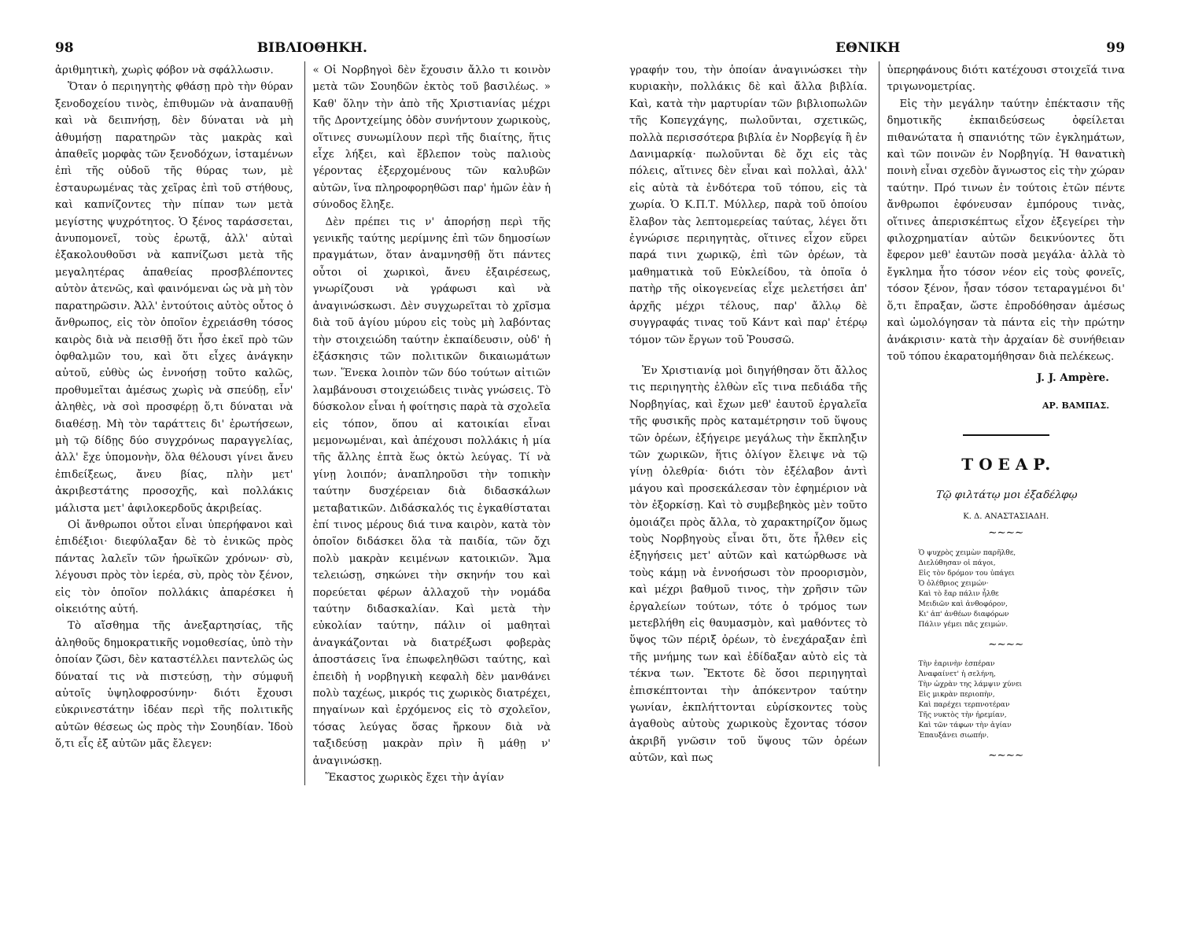98 ΒΙΒΛΙΟΘΗΚΗ.
ἀριθμητικὴ, χωρὶς φόβον νὰ σφάλλωσιν.
Ὅταν ὁ περιηγητὴς φθάσῃ πρὸ τὴν θύραν ξενοδοχείου τινὸς, ἐπιθυμῶν νὰ ἀναπαυθῇ καὶ νὰ δειπνήσῃ, δὲν δύναται νὰ μὴ ἀθυμήσῃ παρατηρῶν τὰς μακρὰς καὶ ἀπαθεῖς μορφὰς τῶν ξενοδόχων, ἱσταμένων ἐπὶ τῆς οὐδοῦ τῆς θύρας των, μὲ ἐσταυρωμένας τὰς χεῖρας ἐπὶ τοῦ στήθους, καὶ καπνίζοντες τὴν πίπαν των μετὰ μεγίστης ψυχρότητος. Ὁ ξένος ταράσσεται, ἀνυπομονεῖ, τοὺς ἐρωτᾷ, ἀλλ' αὐταὶ ἐξακολουθοῦσι νὰ καπνίζωσι μετὰ τῆς μεγαλητέρας ἀπαθείας προσβλέποντες αὐτὸν ἀτενῶς, καὶ φαινόμεναι ὡς νὰ μὴ τὸν παρατηρῶσιν. Ἀλλ' ἐντούτοις αὐτὸς οὗτος ὁ ἄνθρωπος, εἰς τὸν ὁποῖον ἐχρειάσθη τόσος καιρὸς διὰ νὰ πεισθῇ ὅτι ἦσο ἐκεῖ πρὸ τῶν ὀφθαλμῶν του, καὶ ὅτι εἶχες ἀνάγκην αὐτοῦ, εὐθὺς ὡς ἐννοήσῃ τοῦτο καλῶς, προθυμεῖται ἀμέσως χωρὶς νὰ σπεύδῃ, εἶν' ἀληθὲς, νὰ σοὶ προσφέρῃ ὅ,τι δύναται νὰ διαθέσῃ. Μὴ τὸν ταράττεις δι' ἐρωτήσεων, μὴ τῷ δίδῃς δύο συγχρόνως παραγγελίας, ἀλλ' ἔχε ὑπομονὴν, ὅλα θέλουσι γίνει ἄνευ ἐπιδείξεως, ἄνευ βίας, πλὴν μετ' ἀκριβεστάτης προσοχῆς, καὶ πολλάκις μάλιστα μετ' ἀφιλοκερδοῦς ἀκριβείας.
Οἱ ἄνθρωποι οὗτοι εἶναι ὑπερήφανοι καὶ ἐπιδέξιοι· διεφύλαξαν δὲ τὸ ἐνικῶς πρὸς πάντας λαλεῖν τῶν ἡρωϊκῶν χρόνων· σὺ, λέγουσι πρὸς τὸν ἱερέα, σὺ, πρὸς τὸν ξένον, εἰς τὸν ὁποῖον πολλάκις ἀπαρέσκει ἡ οἰκειότης αὐτή.
Τὸ αἴσθημα τῆς ἀνεξαρτησίας, τῆς ἀληθοῦς δημοκρατικῆς νομοθεσίας, ὑπὸ τὴν ὁποίαν ζῶσι, δὲν καταστέλλει παντελῶς ὡς δύναταί τις νὰ πιστεύσῃ, τὴν σύμφυῆ αὐτοῖς ὑψηλοφροσύνην· διότι ἔχουσι εὐκρινεστάτην ἰδέαν περὶ τῆς πολιτικῆς αὐτῶν θέσεως ὡς πρὸς τὴν Σουηδίαν. Ἰδοὺ ὅ,τι εἷς ἐξ αὐτῶν μᾶς ἔλεγεν:
« Οἱ Νορβηγοὶ δὲν ἔχουσιν ἄλλο τι κοινὸν μετὰ τῶν Σουηδῶν ἐκτὸς τοῦ βασιλέως. » Καθ' ὅλην τὴν ἀπὸ τῆς Χριστιανίας μέχρι τῆς Δροντχείμης ὁδὸν συνήντουν χωρικοὺς, οἵτινες συνωμίλουν περὶ τῆς διαίτης, ἥτις εἶχε λήξει, καὶ ἔβλεπον τοὺς παλιοὺς γέροντας ἐξερχομένους τῶν καλυβῶν αὐτῶν, ἵνα πληροφορηθῶσι παρ' ἡμῶν ἐὰν ἡ σύνοδος ἔληξε.
Δὲν πρέπει τις ν' ἀπορήσῃ περὶ τῆς γενικῆς ταύτης μερίμνης ἐπὶ τῶν δημοσίων πραγμάτων, ὅταν ἀναμνησθῇ ὅτι πάντες οὗτοι οἱ χωρικοὶ, ἄνευ ἐξαιρέσεως, γνωρίζουσι νὰ γράφωσι καὶ νὰ ἀναγινώσκωσι. Δὲν συγχωρεῖται τὸ χρῖσμα διὰ τοῦ ἁγίου μύρου εἰς τοὺς μὴ λαβόντας τὴν στοιχειώδη ταύτην ἐκπαίδευσιν, οὐδ' ἡ ἐξάσκησις τῶν πολιτικῶν δικαιωμάτων των. Ἕνεκα λοιπὸν τῶν δύο τούτων αἰτιῶν λαμβάνουσι στοιχειώδεις τινὰς γνώσεις. Τὸ δύσκολον εἶναι ἡ φοίτησις παρὰ τὰ σχολεῖα εἰς τόπον, ὅπου αἱ κατοικίαι εἶναι μεμονωμέναι, καὶ ἀπέχουσι πολλάκις ἡ μία τῆς ἄλλης ἑπτὰ ἕως ὀκτὼ λεύγας. Τί νὰ γίνῃ λοιπόν; ἀναπληροῦσι τὴν τοπικὴν ταύτην δυσχέρειαν διὰ διδασκάλων μεταβατικῶν. Διδάσκαλός τις ἐγκαθίσταται ἐπί τινος μέρους διά τινα καιρὸν, κατὰ τὸν ὁποῖον διδάσκει ὅλα τὰ παιδία, τῶν ὄχι πολὺ μακρὰν κειμένων κατοικιῶν. Ἅμα τελειώσῃ, σηκώνει τὴν σκηνήν του καὶ πορεύεται φέρων ἀλλαχοῦ τὴν νομάδα ταύτην διδασκαλίαν. Καὶ μετὰ τὴν εὐκολίαν ταύτην, πάλιν οἱ μαθηταὶ ἀναγκάζονται νὰ διατρέξωσι φοβερὰς ἀποστάσεις ἵνα ἐπωφεληθῶσι ταύτης, καὶ ἐπειδὴ ἡ νορβηγικὴ κεφαλὴ δὲν μανθάνει πολὺ ταχέως, μικρός τις χωρικὸς διατρέχει, πηγαίνων καὶ ἐρχόμενος εἰς τὸ σχολεῖον, τόσας λεύγας ὅσας ἤρκουν διὰ νὰ ταξιδεύσῃ μακρὰν πρὶν ἢ μάθῃ ν' ἀναγινώσκῃ.
Ἕκαστος χωρικὸς ἔχει τὴν ἁγίαν
ΕΘΝΙΚΗ 99
γραφήν του, τὴν ὁποίαν ἀναγινώσκει τὴν κυριακὴν, πολλάκις δὲ καὶ ἄλλα βιβλία. Καὶ, κατὰ τὴν μαρτυρίαν τῶν βιβλιοπωλῶν τῆς Κοπεγχάγης, πωλοῦνται, σχετικῶς, πολλὰ περισσότερα βιβλία ἐν Νορβεγίᾳ ἢ ἐν Δανιμαρκίᾳ· πωλοῦνται δὲ ὄχι εἰς τὰς πόλεις, αἵτινες δὲν εἶναι καὶ πολλαὶ, ἀλλ' εἰς αὐτὰ τὰ ἐνδότερα τοῦ τόπου, εἰς τὰ χωρία. Ὁ Κ.Π.Τ. Μύλλερ, παρὰ τοῦ ὁποίου ἔλαβον τὰς λεπτομερείας ταύτας, λέγει ὅτι ἐγνώρισε περιηγητὰς, οἵτινες εἶχον εὕρει παρά τινι χωρικῷ, ἐπὶ τῶν ὀρέων, τὰ μαθηματικὰ τοῦ Εὐκλείδου, τὰ ὁποῖα ὁ πατὴρ τῆς οἰκογενείας εἶχε μελετήσει ἀπ' ἀρχῆς μέχρι τέλους, παρ' ἄλλῳ δὲ συγγραφάς τινας τοῦ Κάντ καὶ παρ' ἑτέρῳ τόμον τῶν ἔργων τοῦ Ῥουσσῶ.
Ἐν Χριστιανίᾳ μοὶ διηγήθησαν ὅτι ἄλλος τις περιηγητὴς ἐλθὼν εἴς τινα πεδιάδα τῆς Νορβηγίας, καὶ ἔχων μεθ' ἑαυτοῦ ἐργαλεῖα τῆς φυσικῆς πρὸς καταμέτρησιν τοῦ ὕψους τῶν ὀρέων, ἐξήγειρε μεγάλως τὴν ἔκπληξιν τῶν χωρικῶν, ἥτις ὀλίγον ἔλειψε νὰ τῷ γίνῃ ὀλεθρία· διότι τὸν ἐξέλαβον ἀντὶ μάγου καὶ προσεκάλεσαν τὸν ἐφημέριον νὰ τὸν ἐξορκίσῃ. Καὶ τὸ συμβεβηκὸς μὲν τοῦτο ὁμοιάζει πρὸς ἄλλα, τὸ χαρακτηρίζον ὅμως τοὺς Νορβηγοὺς εἶναι ὅτι, ὅτε ἦλθεν εἰς ἐξηγήσεις μετ' αὐτῶν καὶ κατώρθωσε νὰ τοὺς κάμῃ νὰ ἐννοήσωσι τὸν προορισμὸν, καὶ μέχρι βαθμοῦ τινος, τὴν χρῆσιν τῶν ἐργαλείων τούτων, τότε ὁ τρόμος των μετεβλήθη εἰς θαυμασμὸν, καὶ μαθόντες τὸ ὕψος τῶν πέριξ ὀρέων, τὸ ἐνεχάραξαν ἐπὶ τῆς μνήμης των καὶ ἐδίδαξαν αὐτὸ εἰς τὰ τέκνα των. Ἔκτοτε δὲ ὅσοι περιηγηταὶ ἐπισκέπτονται τὴν ἀπόκεντρον ταύτην γωνίαν, ἐκπλήττονται εὑρίσκοντες τοὺς ἀγαθοὺς αὐτοὺς χωρικοὺς ἔχοντας τόσον ἀκριβῆ γνῶσιν τοῦ ὕψους τῶν ὀρέων αὐτῶν, καὶ πως
ὑπερηφάνους διότι κατέχουσι στοιχεῖά τινα τριγωνομετρίας.
Εἰς τὴν μεγάλην ταύτην ἐπέκτασιν τῆς δημοτικῆς ἐκπαιδεύσεως ὀφείλεται πιθανώτατα ἡ σπανιότης τῶν ἐγκλημάτων, καὶ τῶν ποινῶν ἐν Νορβηγίᾳ. Ἡ θανατικὴ ποινὴ εἶναι σχεδὸν ἄγνωστος εἰς τὴν χώραν ταύτην. Πρό τινων ἐν τούτοις ἐτῶν πέντε ἄνθρωποι ἐφόνευσαν ἐμπόρους τινὰς, οἵτινες ἀπερισκέπτως εἶχον ἐξεγείρει τὴν φιλοχρηματίαν αὐτῶν δεικνύοντες ὅτι ἔφερον μεθ' ἑαυτῶν ποσὰ μεγάλα· ἀλλὰ τὸ ἔγκλημα ἦτο τόσον νέον εἰς τοὺς φονεῖς, τόσον ξένον, ἦσαν τόσον τεταραγμένοι δι' ὅ,τι ἔπραξαν, ὥστε ἐπροδόθησαν ἀμέσως καὶ ὡμολόγησαν τὰ πάντα εἰς τὴν πρώτην ἀνάκρισιν· κατὰ τὴν ἀρχαίαν δὲ συνήθειαν τοῦ τόπου ἐκαρατομήθησαν διὰ πελέκεως.
J. J. Ampère.
ΑΡ. ΒΑΜΠΑΣ.
Τ Ο Ε Α Ρ.
Τῷ φιλτάτῳ μοι ἐξαδέλφῳ
Κ. Δ. ΑΝΑΣΤΑΣΙΑΔΗ.
~~~~
Ὁ ψυχρὸς χειμὼν παρῆλθε,
Διελύθησαν οἱ πάγοι,
Εἰς τὸν δρόμον του ὑπάγει
Ὁ ὀλέθριος χειμών·
Καὶ τὸ ἔαρ πάλιν ἦλθε
Μειδιῶν καὶ ἀνθοφόρον,
Κι' ἀπ' ἀνθέων διαφόρων
Πάλιν γέμει πᾶς χειμών.
~~~~
Τὴν ἐαρινὴν ἑσπέραν
Ἀναφαίνετ' ἡ σελήνη,
Τὴν ὠχρὰν της λάμψιν χύνει
Εἰς μικρὰν περιοπὴν,
Καὶ παρέχει τερπνοτέραν
Τῆς νυκτὸς τὴν ἠρεμίαν,
Καὶ τῶν τάφων τὴν ἁγίαν
Ἐπαυξάνει σιωπήν.
~~~~